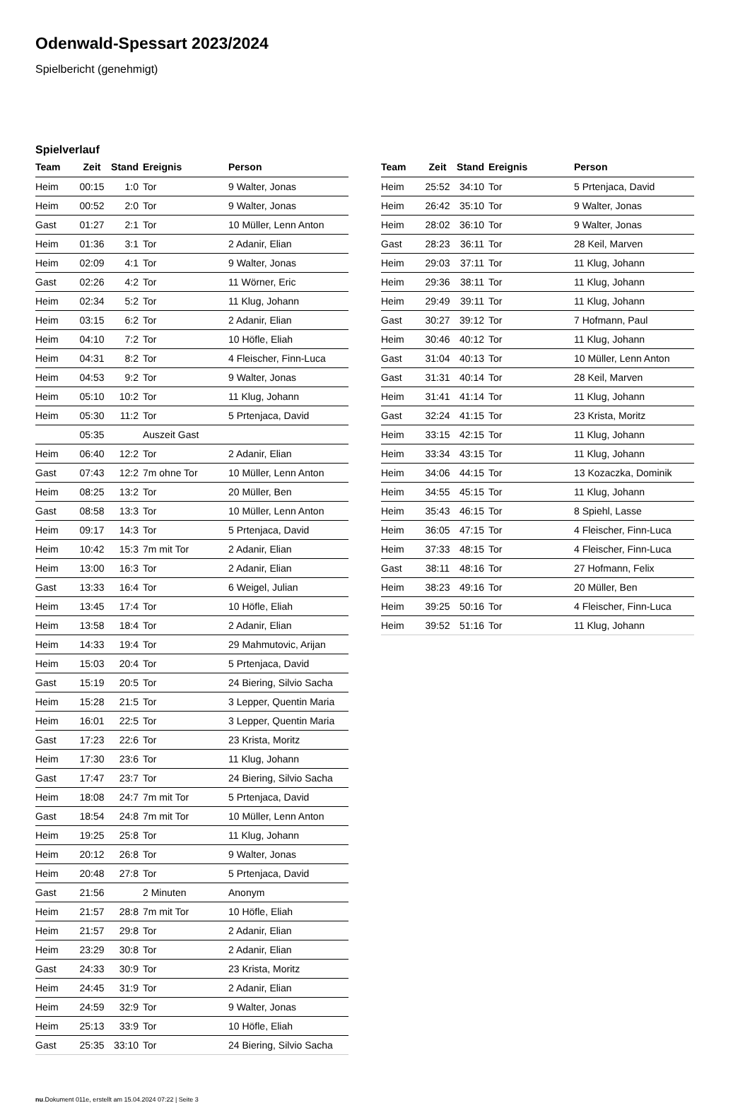Odenwald-Spessart 2023/2024
Spielbericht (genehmigt)
Spielverlauf
| Team | Zeit | Stand | Ereignis | Person |
| --- | --- | --- | --- | --- |
| Heim | 00:15 | 1:0 | Tor | 9 Walter, Jonas |
| Heim | 00:52 | 2:0 | Tor | 9 Walter, Jonas |
| Gast | 01:27 | 2:1 | Tor | 10 Müller, Lenn Anton |
| Heim | 01:36 | 3:1 | Tor | 2 Adanir, Elian |
| Heim | 02:09 | 4:1 | Tor | 9 Walter, Jonas |
| Gast | 02:26 | 4:2 | Tor | 11 Wörner, Eric |
| Heim | 02:34 | 5:2 | Tor | 11 Klug, Johann |
| Heim | 03:15 | 6:2 | Tor | 2 Adanir, Elian |
| Heim | 04:10 | 7:2 | Tor | 10 Höfle, Eliah |
| Heim | 04:31 | 8:2 | Tor | 4 Fleischer, Finn-Luca |
| Heim | 04:53 | 9:2 | Tor | 9 Walter, Jonas |
| Heim | 05:10 | 10:2 | Tor | 11 Klug, Johann |
| Heim | 05:30 | 11:2 | Tor | 5 Prtenjaca, David |
| | 05:35 | | Auszeit Gast | |
| Heim | 06:40 | 12:2 | Tor | 2 Adanir, Elian |
| Gast | 07:43 | 12:2 | 7m ohne Tor | 10 Müller, Lenn Anton |
| Heim | 08:25 | 13:2 | Tor | 20 Müller, Ben |
| Gast | 08:58 | 13:3 | Tor | 10 Müller, Lenn Anton |
| Heim | 09:17 | 14:3 | Tor | 5 Prtenjaca, David |
| Heim | 10:42 | 15:3 | 7m mit Tor | 2 Adanir, Elian |
| Heim | 13:00 | 16:3 | Tor | 2 Adanir, Elian |
| Gast | 13:33 | 16:4 | Tor | 6 Weigel, Julian |
| Heim | 13:45 | 17:4 | Tor | 10 Höfle, Eliah |
| Heim | 13:58 | 18:4 | Tor | 2 Adanir, Elian |
| Heim | 14:33 | 19:4 | Tor | 29 Mahmutovic, Arijan |
| Heim | 15:03 | 20:4 | Tor | 5 Prtenjaca, David |
| Gast | 15:19 | 20:5 | Tor | 24 Biering, Silvio Sacha |
| Heim | 15:28 | 21:5 | Tor | 3 Lepper, Quentin Maria |
| Heim | 16:01 | 22:5 | Tor | 3 Lepper, Quentin Maria |
| Gast | 17:23 | 22:6 | Tor | 23 Krista, Moritz |
| Heim | 17:30 | 23:6 | Tor | 11 Klug, Johann |
| Gast | 17:47 | 23:7 | Tor | 24 Biering, Silvio Sacha |
| Heim | 18:08 | 24:7 | 7m mit Tor | 5 Prtenjaca, David |
| Gast | 18:54 | 24:8 | 7m mit Tor | 10 Müller, Lenn Anton |
| Heim | 19:25 | 25:8 | Tor | 11 Klug, Johann |
| Heim | 20:12 | 26:8 | Tor | 9 Walter, Jonas |
| Heim | 20:48 | 27:8 | Tor | 5 Prtenjaca, David |
| Gast | 21:56 | | 2 Minuten | Anonym |
| Heim | 21:57 | 28:8 | 7m mit Tor | 10 Höfle, Eliah |
| Heim | 21:57 | 29:8 | Tor | 2 Adanir, Elian |
| Heim | 23:29 | 30:8 | Tor | 2 Adanir, Elian |
| Gast | 24:33 | 30:9 | Tor | 23 Krista, Moritz |
| Heim | 24:45 | 31:9 | Tor | 2 Adanir, Elian |
| Heim | 24:59 | 32:9 | Tor | 9 Walter, Jonas |
| Heim | 25:13 | 33:9 | Tor | 10 Höfle, Eliah |
| Gast | 25:35 | 33:10 | Tor | 24 Biering, Silvio Sacha |
| Team | Zeit | Stand | Ereignis | Person |
| --- | --- | --- | --- | --- |
| Heim | 25:52 | 34:10 | Tor | 5 Prtenjaca, David |
| Heim | 26:42 | 35:10 | Tor | 9 Walter, Jonas |
| Heim | 28:02 | 36:10 | Tor | 9 Walter, Jonas |
| Gast | 28:23 | 36:11 | Tor | 28 Keil, Marven |
| Heim | 29:03 | 37:11 | Tor | 11 Klug, Johann |
| Heim | 29:36 | 38:11 | Tor | 11 Klug, Johann |
| Heim | 29:49 | 39:11 | Tor | 11 Klug, Johann |
| Gast | 30:27 | 39:12 | Tor | 7 Hofmann, Paul |
| Heim | 30:46 | 40:12 | Tor | 11 Klug, Johann |
| Gast | 31:04 | 40:13 | Tor | 10 Müller, Lenn Anton |
| Gast | 31:31 | 40:14 | Tor | 28 Keil, Marven |
| Heim | 31:41 | 41:14 | Tor | 11 Klug, Johann |
| Gast | 32:24 | 41:15 | Tor | 23 Krista, Moritz |
| Heim | 33:15 | 42:15 | Tor | 11 Klug, Johann |
| Heim | 33:34 | 43:15 | Tor | 11 Klug, Johann |
| Heim | 34:06 | 44:15 | Tor | 13 Kozaczka, Dominik |
| Heim | 34:55 | 45:15 | Tor | 11 Klug, Johann |
| Heim | 35:43 | 46:15 | Tor | 8 Spiehl, Lasse |
| Heim | 36:05 | 47:15 | Tor | 4 Fleischer, Finn-Luca |
| Heim | 37:33 | 48:15 | Tor | 4 Fleischer, Finn-Luca |
| Gast | 38:11 | 48:16 | Tor | 27 Hofmann, Felix |
| Heim | 38:23 | 49:16 | Tor | 20 Müller, Ben |
| Heim | 39:25 | 50:16 | Tor | 4 Fleischer, Finn-Luca |
| Heim | 39:52 | 51:16 | Tor | 11 Klug, Johann |
nu.Dokument 011e, erstellt am 15.04.2024 07:22 | Seite 3